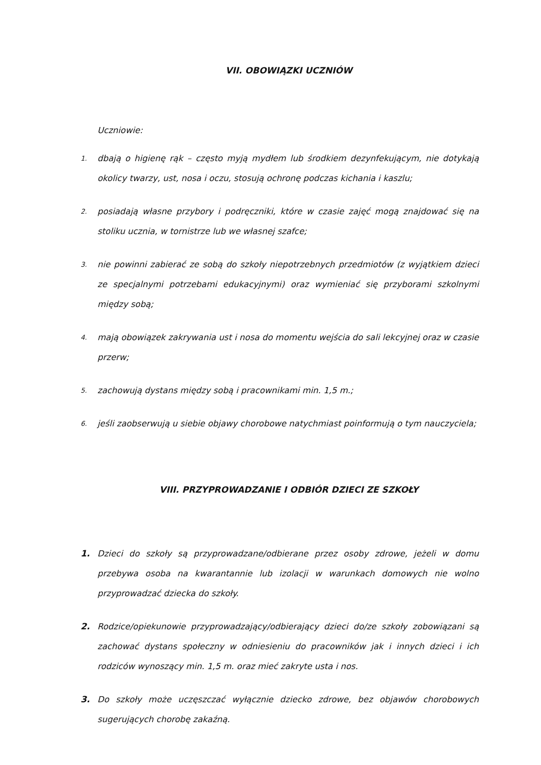VII. OBOWIĄZKI UCZNIÓW
Uczniowie:
1. dbają o higienę rąk – często myją mydłem lub środkiem dezynfekującym, nie dotykają okolicy twarzy, ust, nosa i oczu, stosują ochronę podczas kichania i kaszlu;
2. posiadają własne przybory i podręczniki, które w czasie zajęć mogą znajdować się na stoliku ucznia, w tornistrze lub we własnej szafce;
3. nie powinni zabierać ze sobą do szkoły niepotrzebnych przedmiotów (z wyjątkiem dzieci ze specjalnymi potrzebami edukacyjnymi) oraz wymieniać się przyborami szkolnymi między sobą;
4. mają obowiązek zakrywania ust i nosa do momentu wejścia do sali lekcyjnej oraz w czasie przerw;
5. zachowują dystans między sobą i pracownikami min. 1,5 m.;
6. jeśli zaobserwują u siebie objawy chorobowe natychmiast poinformują o tym nauczyciela;
VIII. PRZYPROWADZANIE I ODBIÓR DZIECI ZE SZKOŁY
1. Dzieci do szkoły są przyprowadzane/odbierane przez osoby zdrowe, jeżeli w domu przebywa osoba na kwarantannie lub izolacji w warunkach domowych nie wolno przyprowadzać dziecka do szkoły.
2. Rodzice/opiekunowie przyprowadzający/odbierający dzieci do/ze szkoły zobowiązani są zachować dystans społeczny w odniesieniu do pracowników jak i innych dzieci i ich rodziców wynoszący min. 1,5 m. oraz mieć zakryte usta i nos.
3. Do szkoły może uczęszczać wyłącznie dziecko zdrowe, bez objawów chorobowych sugerujących chorobę zakaźną.